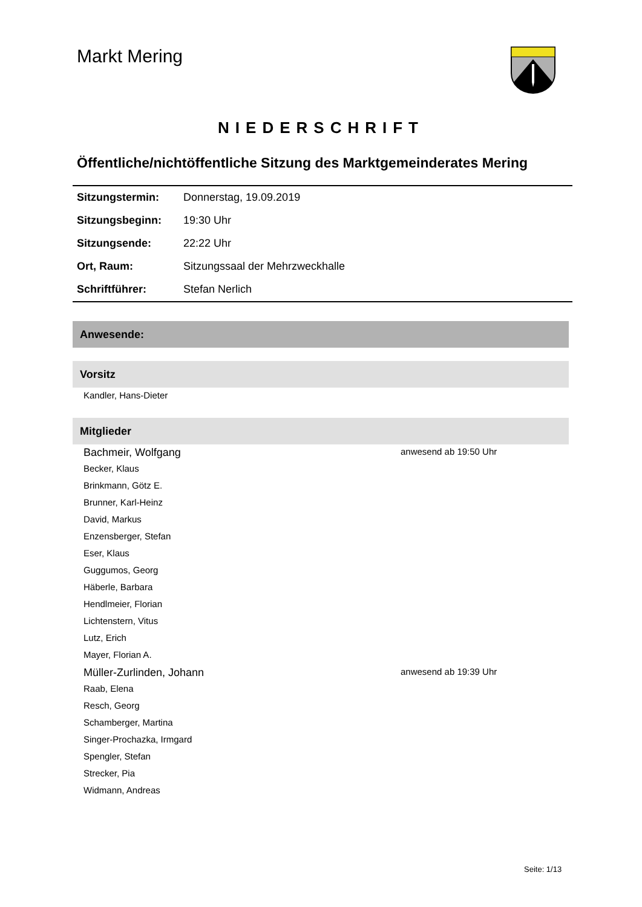Markt Mering
NIEDERSCHRIFT
Öffentliche/nichtöffentliche Sitzung des Marktgemeinderates Mering
| Sitzungstermin: | Donnerstag, 19.09.2019 |
| Sitzungsbeginn: | 19:30 Uhr |
| Sitzungsende: | 22:22 Uhr |
| Ort, Raum: | Sitzungssaal der Mehrzweckhalle |
| Schriftführer: | Stefan Nerlich |
Anwesende:
Vorsitz
Kandler, Hans-Dieter
Mitglieder
Bachmeir, Wolfgang anwesend ab 19:50 Uhr
Becker, Klaus
Brinkmann, Götz E.
Brunner, Karl-Heinz
David, Markus
Enzensberger, Stefan
Eser, Klaus
Guggumos, Georg
Häberle, Barbara
Hendlmeier, Florian
Lichtenstern, Vitus
Lutz, Erich
Mayer, Florian A.
Müller-Zurlinden, Johann anwesend ab 19:39 Uhr
Raab, Elena
Resch, Georg
Schamberger, Martina
Singer-Prochazka, Irmgard
Spengler, Stefan
Strecker, Pia
Widmann, Andreas
Seite: 1/13